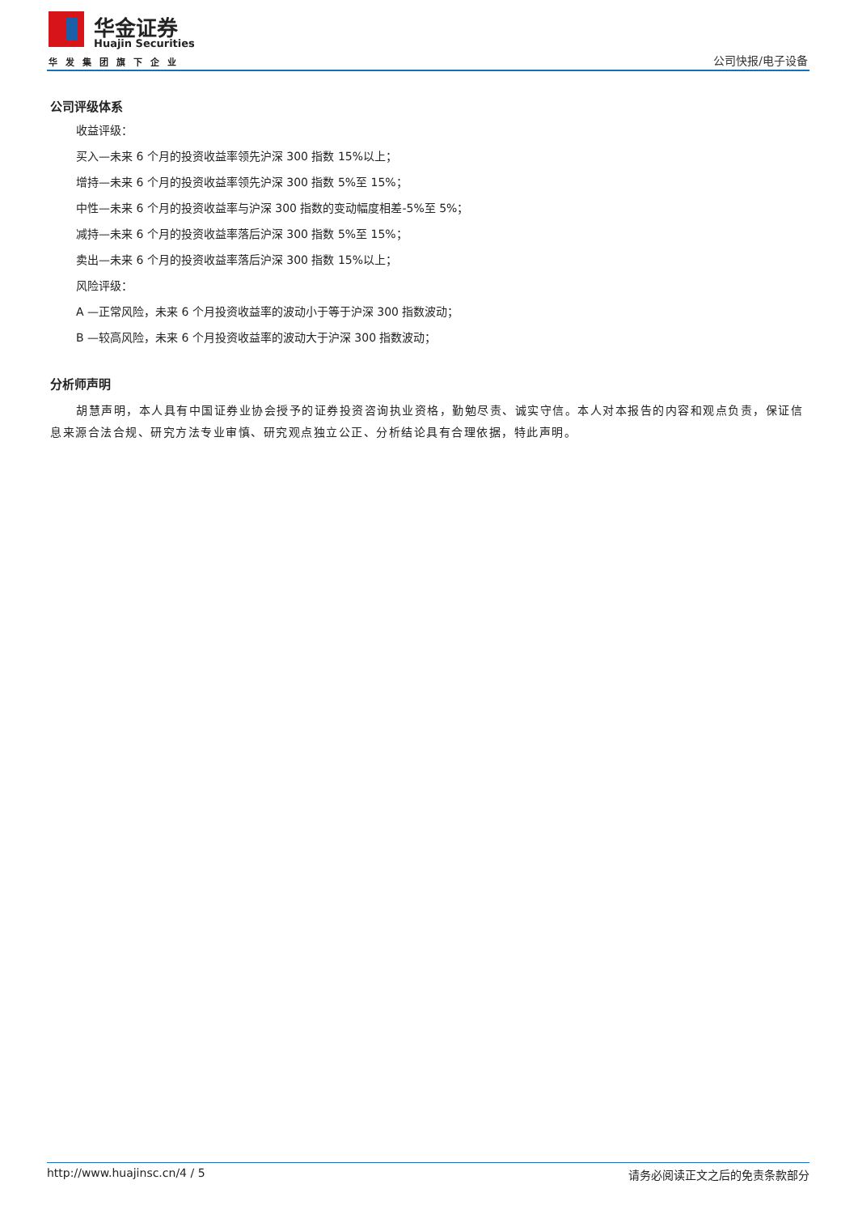华金证券
Huajin Securities
华发集团旗下企业 公司快报/电子设备
公司评级体系
收益评级：
买入—未来 6 个月的投资收益率领先沪深 300 指数 15%以上；
增持—未来 6 个月的投资收益率领先沪深 300 指数 5%至 15%；
中性—未来 6 个月的投资收益率与沪深 300 指数的变动幅度相差-5%至 5%；
减持—未来 6 个月的投资收益率落后沪深 300 指数 5%至 15%；
卖出—未来 6 个月的投资收益率落后沪深 300 指数 15%以上；
风险评级：
A —正常风险，未来 6 个月投资收益率的波动小于等于沪深 300 指数波动；
B —较高风险，未来 6 个月投资收益率的波动大于沪深 300 指数波动；
分析师声明
胡慧声明，本人具有中国证券业协会授予的证券投资咨询执业资格，勤勉尽责、诚实守信。本人对本报告的内容和观点负责，保证信息来源合法合规、研究方法专业审慎、研究观点独立公正、分析结论具有合理依据，特此声明。
http://www.huajinsc.cn/4 / 5 请务必阅读正文之后的免责条款部分